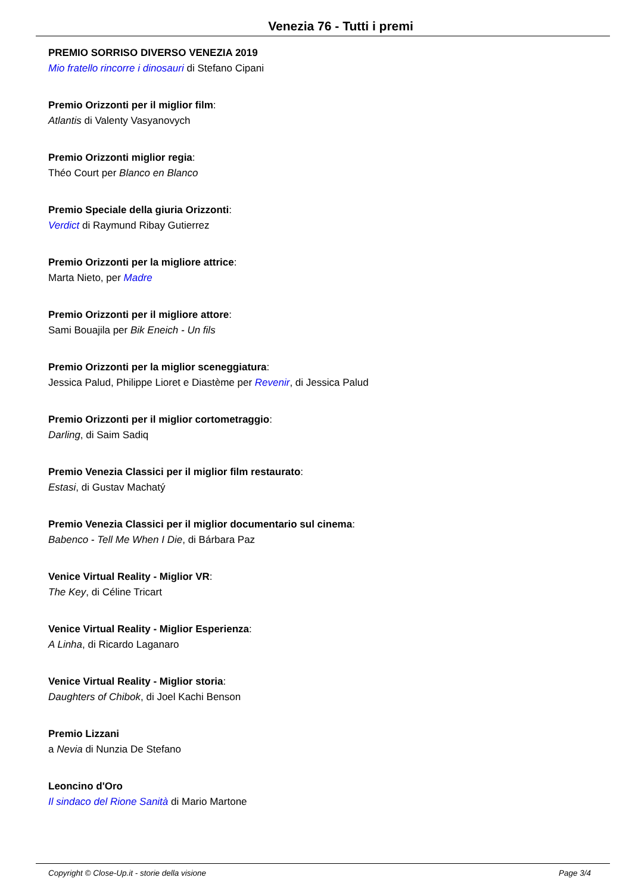Venezia 76 - Tutti i premi
PREMIO SORRISO DIVERSO VENEZIA 2019
Mio fratello rincorre i dinosauri di Stefano Cipani
Premio Orizzonti per il miglior film:
Atlantis di Valenty Vasyanovych
Premio Orizzonti miglior regia:
Théo Court per Blanco en Blanco
Premio Speciale della giuria Orizzonti:
Verdict di Raymund Ribay Gutierrez
Premio Orizzonti per la migliore attrice:
Marta Nieto, per Madre
Premio Orizzonti per il migliore attore:
Sami Bouajila per Bik Eneich - Un fils
Premio Orizzonti per la miglior sceneggiatura:
Jessica Palud, Philippe Lioret e Diastème per Revenir, di Jessica Palud
Premio Orizzonti per il miglior cortometraggio:
Darling, di Saim Sadiq
Premio Venezia Classici per il miglior film restaurato:
Estasi, di Gustav Machatý
Premio Venezia Classici per il miglior documentario sul cinema:
Babenco - Tell Me When I Die, di Bárbara Paz
Venice Virtual Reality - Miglior VR:
The Key, di Céline Tricart
Venice Virtual Reality - Miglior Esperienza:
A Linha, di Ricardo Laganaro
Venice Virtual Reality - Miglior storia:
Daughters of Chibok, di Joel Kachi Benson
Premio Lizzani
a Nevia di Nunzia De Stefano
Leoncino d'Oro
Il sindaco del Rione Sanità di Mario Martone
Copyright © Close-Up.it - storie della visione Page 3/4